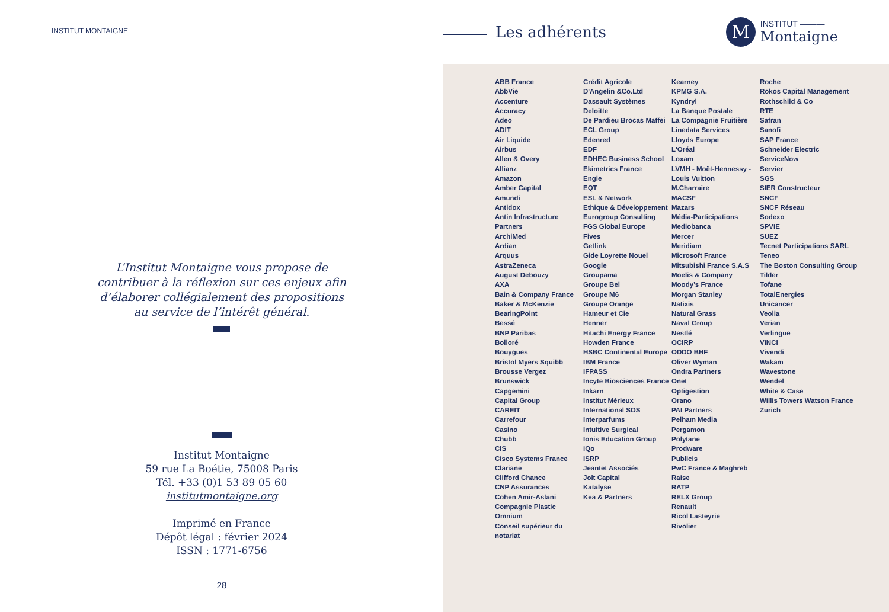INSTITUT MONTAIGNE
L’Institut Montaigne vous propose de contribuer à la réflexion sur ces enjeux afin d’élaborer collégialement des propositions au service de l’intérêt général.
Institut Montaigne
59 rue La Boétie, 75008 Paris
Tél. +33 (0)1 53 89 05 60
institutmontaigne.org
Imprimé en France
Dépôt légal : février 2024
ISSN : 1771-6756
28
Les adhérents
M
INSTITUT ———
Montaigne
ABB France
AbbVie
Accenture
Accuracy
Adeo
ADIT
Air Liquide
Airbus
Allen & Overy
Allianz
Amazon
Amber Capital
Amundi
Antidox
Antin Infrastructure Partners
ArchiMed
Ardian
Arquus
AstraZeneca
August Debouzy
AXA
Bain & Company France
Baker & McKenzie
BearingPoint
Bessé
BNP Paribas
Bolloré
Bouygues
Bristol Myers Squibb
Brousse Vergez
Brunswick
Capgemini
Capital Group
CAREIT
Carrefour
Casino
Chubb
CIS
Cisco Systems France
Clariane
Clifford Chance
CNP Assurances
Cohen Amir-Aslani
Compagnie Plastic Omnium
Conseil supérieur du notariat
Crédit Agricole
D'Angelin &Co.Ltd
Dassault Systèmes
Deloitte
De Pardieu Brocas Maffei
ECL Group
Edenred
EDF
EDHEC Business School
Ekimetrics France
Engie
EQT
ESL & Network
Ethique & Développement
Eurogroup Consulting
FGS Global Europe
Fives
Getlink
Gide Loyrette Nouel
Google
Groupama
Groupe Bel
Groupe M6
Groupe Orange
Hameur et Cie
Henner
Hitachi Energy France
Howden France
HSBC Continental Europe
IBM France
IFPASS
Incyte Biosciences France
Inkarn
Institut Mérieux
International SOS
Interparfums
Intuitive Surgical
Ionis Education Group
iQo
ISRP
Jeantet Associés
Jolt Capital
Katalyse
Kea & Partners
Kearney
KPMG S.A.
Kyndryl
La Banque Postale
La Compagnie Fruitière
Linedata Services
Lloyds Europe
L'Oréal
Loxam
LVMH - Moët-Hennessy - Louis Vuitton
M.Charraire
MACSF
Mazars
Média-Participations
Mediobanca
Mercer
Meridiam
Microsoft France
Mitsubishi France S.A.S
Moelis & Company
Moody’s France
Morgan Stanley
Natixis
Natural Grass
Naval Group
Nestlé
OCIRP
ODDO BHF
Oliver Wyman
Ondra Partners
Onet
Optigestion
Orano
PAI Partners
Pelham Media
Pergamon
Polytane
Prodware
Publicis
PwC France & Maghreb
Raise
RATP
RELX Group
Renault
Ricol Lasteyrie
Rivolier
Roche
Rokos Capital Management
Rothschild & Co
RTE
Safran
Sanofi
SAP France
Schneider Electric
ServiceNow
Servier
SGS
SIER Constructeur
SNCF
SNCF Réseau
Sodexo
SPVIE
SUEZ
Tecnet Participations SARL
Teneo
The Boston Consulting Group
Tilder
Tofane
TotalEnergies
Unicancer
Veolia
Verian
Verlingue
VINCI
Vivendi
Wakam
Wavestone
Wendel
White & Case
Willis Towers Watson France
Zurich